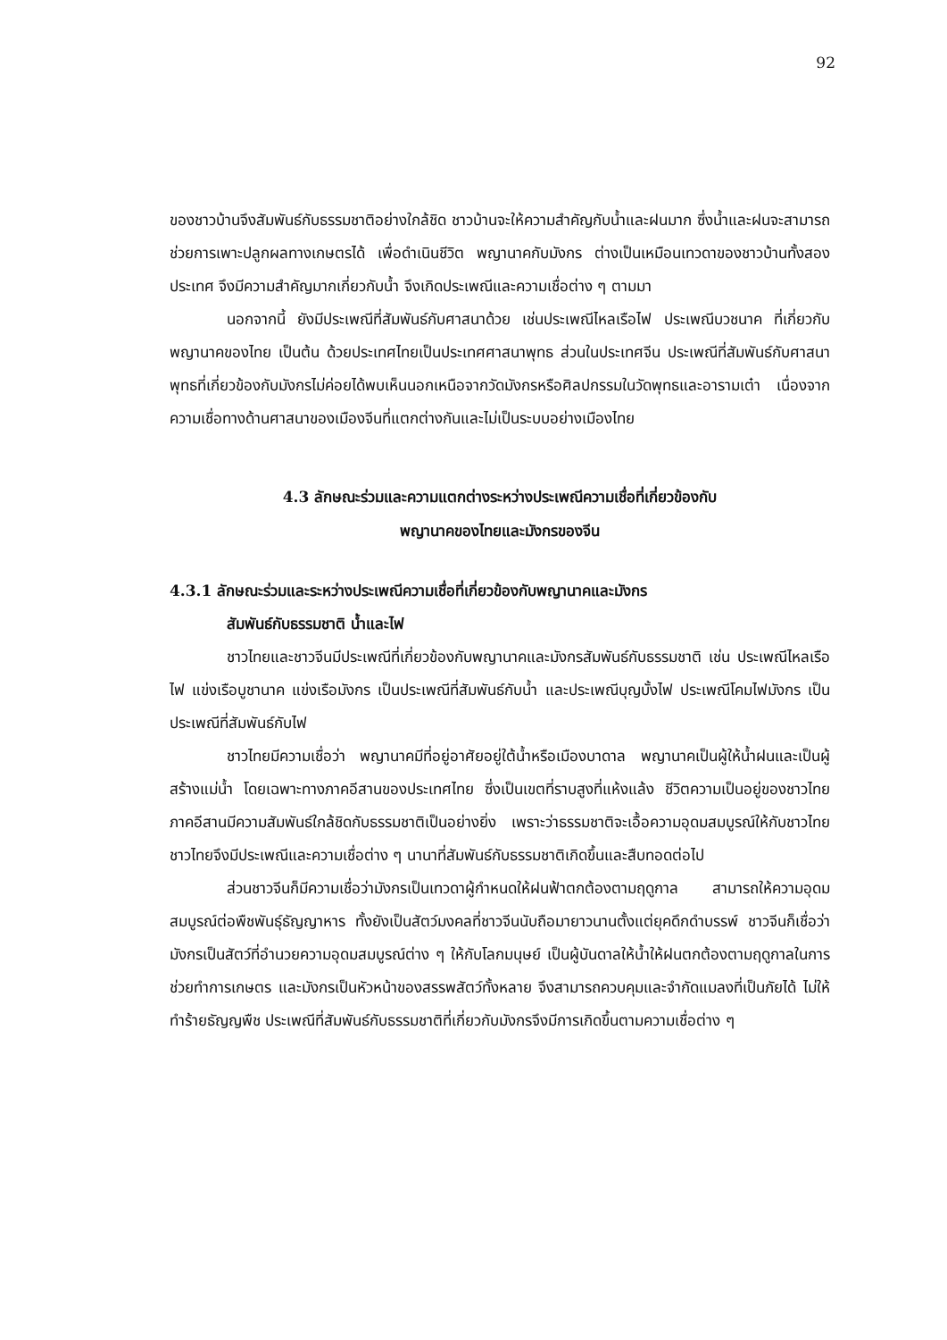92
ของชาวบ้านจึงสัมพันธ์กับธรรมชาติอย่างใกล้ชิด ชาวบ้านจะให้ความสำคัญกับน้ำและฝนมาก ซึ่งน้ำและฝนจะสามารถช่วยการเพาะปลูกผลทางเกษตรได้ เพื่อดำเนินชีวิต พญานาคกับมังกร ต่างเป็นเหมือนเทวดาของชาวบ้านทั้งสองประเทศ จึงมีความสำคัญมากเกี่ยวกับน้ำ จึงเกิดประเพณีและความเชื่อต่าง ๆ ตามมา
นอกจากนี้ ยังมีประเพณีที่สัมพันธ์กับศาสนาด้วย เช่นประเพณีไหลเรือไฟ ประเพณีบวชนาค ที่เกี่ยวกับพญานาคของไทย เป็นต้น ด้วยประเทศไทยเป็นประเทศศาสนาพุทธ ส่วนในประเทศจีน ประเพณีที่สัมพันธ์กับศาสนาพุทธที่เกี่ยวข้องกับมังกรไม่ค่อยได้พบเห็นนอกเหนือจากวัดมังกรหรือศิลปกรรมในวัดพุทธและอารามเต๋า เนื่องจากความเชื่อทางด้านศาสนาของเมืองจีนที่แตกต่างกันและไม่เป็นระบบอย่างเมืองไทย
4.3 ลักษณะร่วมและความแตกต่างระหว่างประเพณีความเชื่อที่เกี่ยวข้องกับ
พญานาคของไทยและมังกรของจีน
4.3.1 ลักษณะร่วมและระหว่างประเพณีความเชื่อที่เกี่ยวข้องกับพญานาคและมังกร
สัมพันธ์กับธรรมชาติ น้ำและไฟ
ชาวไทยและชาวจีนมีประเพณีที่เกี่ยวข้องกับพญานาคและมังกรสัมพันธ์กับธรรมชาติ เช่น ประเพณีไหลเรือไฟ แข่งเรือบูชานาค แข่งเรือมังกร เป็นประเพณีที่สัมพันธ์กับน้ำ และประเพณีบุญบั้งไฟ ประเพณีโคมไฟมังกร เป็นประเพณีที่สัมพันธ์กับไฟ
ชาวไทยมีความเชื่อว่า พญานาคมีที่อยู่อาศัยอยู่ใต้น้ำหรือเมืองบาดาล พญานาคเป็นผู้ให้น้ำฝนและเป็นผู้สร้างแม่น้ำ โดยเฉพาะทางภาคอีสานของประเทศไทย ซึ่งเป็นเขตที่ราบสูงที่แห้งแล้ง ชีวิตความเป็นอยู่ของชาวไทยภาคอีสานมีความสัมพันธ์ใกล้ชิดกับธรรมชาติเป็นอย่างยิ่ง เพราะว่าธรรมชาติจะเอื้อความอุดมสมบูรณ์ให้กับชาวไทย ชาวไทยจึงมีประเพณีและความเชื่อต่าง ๆ นานาที่สัมพันธ์กับธรรมชาติเกิดขึ้นและสืบทอดต่อไป
ส่วนชาวจีนก็มีความเชื่อว่ามังกรเป็นเทวดาผู้กำหนดให้ฝนฟ้าตกต้องตามฤดูกาล สามารถให้ความอุดมสมบูรณ์ต่อพืชพันธุ์ธัญญาหาร ทั้งยังเป็นสัตว์มงคลที่ชาวจีนนับถือมายาวนานตั้งแต่ยุคดึกดำบรรพ์ ชาวจีนก็เชื่อว่ามังกรเป็นสัตว์ที่อำนวยความอุดมสมบูรณ์ต่าง ๆ ให้กับโลกมนุษย์ เป็นผู้บันดาลให้น้ำให้ฝนตกต้องตามฤดูกาลในการช่วยทำการเกษตร และมังกรเป็นหัวหน้าของสรรพสัตว์ทั้งหลาย จึงสามารถควบคุมและจำกัดแมลงที่เป็นภัยได้ ไม่ให้ทำร้ายธัญญพืช ประเพณีที่สัมพันธ์กับธรรมชาติที่เกี่ยวกับมังกรจึงมีการเกิดขึ้นตามความเชื่อต่าง ๆ